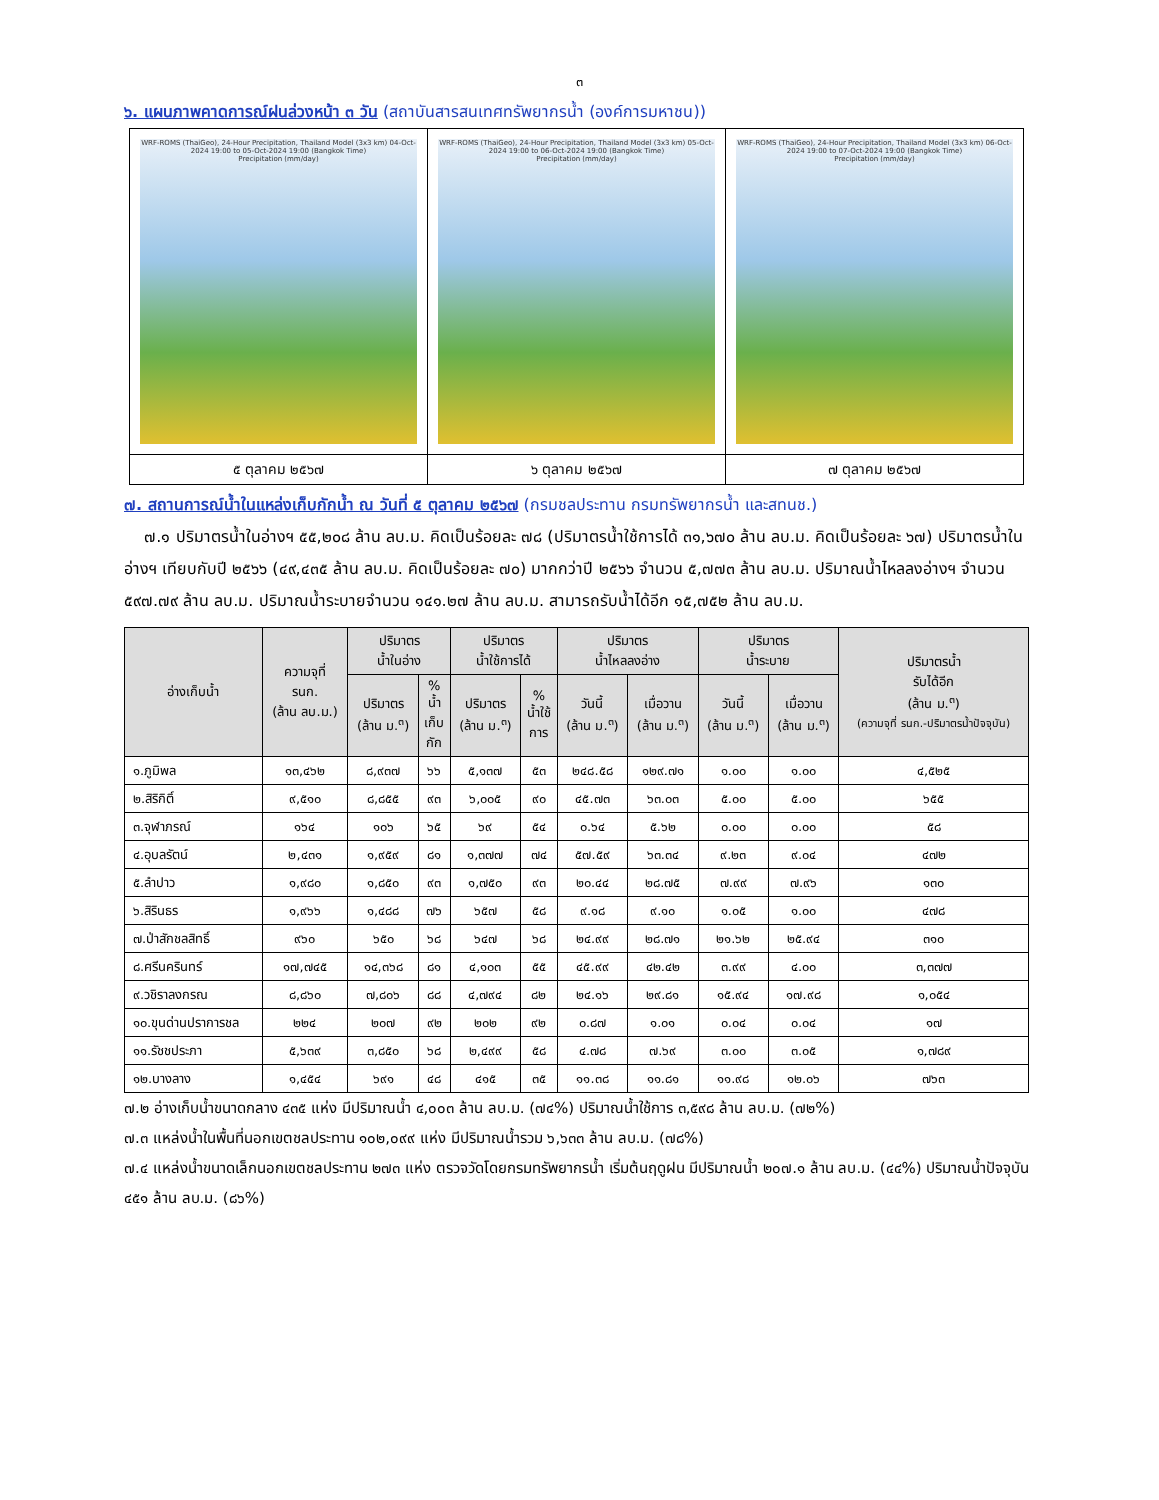๓
๖. แผนภาพคาดการณ์ฝนล่วงหน้า ๓ วัน (สถาบันสารสนเทศทรัพยากรน้ำ (องค์การมหาชน))
| WRF-ROMS (ThaiGeo), 24-Hour Precipitation, Thailand Model (3x3 km) 04-Oct-2024 19:00 to 05-Oct-2024 19:00 (Bangkok Time) Precipitation (mm/day) | WRF-ROMS (ThaiGeo), 24-Hour Precipitation, Thailand Model (3x3 km) 05-Oct-2024 19:00 to 06-Oct-2024 19:00 (Bangkok Time) Precipitation (mm/day) | WRF-ROMS (ThaiGeo), 24-Hour Precipitation, Thailand Model (3x3 km) 06-Oct-2024 19:00 to 07-Oct-2024 19:00 (Bangkok Time) Precipitation (mm/day) |
| ๕ ตุลาคม ๒๕๖๗ | ๖ ตุลาคม ๒๕๖๗ | ๗ ตุลาคม ๒๕๖๗ |
๗. สถานการณ์น้ำในแหล่งเก็บกักน้ำ ณ วันที่ ๕ ตุลาคม ๒๕๖๗ (กรมชลประทาน กรมทรัพยากรน้ำ และสทนช.)
๗.๑ ปริมาตรน้ำในอ่างฯ ๕๕,๒๐๘ ล้าน ลบ.ม. คิดเป็นร้อยละ ๗๘ (ปริมาตรน้ำใช้การได้ ๓๑,๖๗๐ ล้าน ลบ.ม. คิดเป็นร้อยละ ๖๗) ปริมาตรน้ำในอ่างฯ เทียบกับปี ๒๕๖๖ (๔๙,๔๓๕ ล้าน ลบ.ม. คิดเป็นร้อยละ ๗๐) มากกว่าปี ๒๕๖๖ จำนวน ๕,๗๗๓ ล้าน ลบ.ม. ปริมาณน้ำไหลลงอ่างฯ จำนวน ๕๙๗.๗๙ ล้าน ลบ.ม. ปริมาณน้ำระบายจำนวน ๑๔๑.๒๗ ล้าน ลบ.ม. สามารถรับน้ำได้อีก ๑๕,๗๕๒ ล้าน ลบ.ม.
| อ่างเก็บน้ำ | ความจุที่ รนก. (ล้าน ลบ.ม.) | ปริมาตร น้ำในอ่าง | | ปริมาตร น้ำใช้การได้ | | ปริมาตร น้ำไหลลงอ่าง | | ปริมาตร น้ำระบาย | | ปริมาตรน้ำ รับได้อีก (ล้าน ม.<sup>๓</sup>) (ความจุที่ รนก.-ปริมาตรน้ำปัจจุบัน) |
| --- | --- | --- | --- | --- | --- | --- | --- | --- | --- | --- |
| | | ปริมาตร (ล้าน ม.<sup>๓</sup>) | % น้ำ เก็บ กัก | ปริมาตร (ล้าน ม.<sup>๓</sup>) | % น้ำใช้ การ | วันนี้ (ล้าน ม.<sup>๓</sup>) | เมื่อวาน (ล้าน ม.<sup>๓</sup>) | วันนี้ (ล้าน ม.<sup>๓</sup>) | เมื่อวาน (ล้าน ม.<sup>๓</sup>) | |
| ๑.ภูมิพล | ๑๓,๔๖๒ | ๘,๙๓๗ | ๖๖ | ๕,๑๓๗ | ๕๓ | ๒๔๘.๕๘ | ๑๒๙.๗๑ | ๑.๐๐ | ๑.๐๐ | ๔,๕๒๕ |
| ๒.สิริกิติ์ | ๙,๕๑๐ | ๘,๘๕๕ | ๙๓ | ๖,๐๐๕ | ๙๐ | ๔๕.๗๓ | ๖๓.๐๓ | ๕.๐๐ | ๕.๐๐ | ๖๕๕ |
| ๓.จุฬาภรณ์ | ๑๖๔ | ๑๐๖ | ๖๕ | ๖๙ | ๕๔ | ๐.๖๔ | ๕.๖๒ | ๐.๐๐ | ๐.๐๐ | ๕๘ |
| ๔.อุบลรัตน์ | ๒,๔๓๑ | ๑,๙๕๙ | ๘๑ | ๑,๓๗๗ | ๗๔ | ๕๗.๕๙ | ๖๓.๓๔ | ๙.๒๓ | ๙.๐๔ | ๔๗๒ |
| ๕.ลำปาว | ๑,๙๘๐ | ๑,๘๕๐ | ๙๓ | ๑,๗๕๐ | ๙๓ | ๒๐.๔๔ | ๒๘.๗๕ | ๗.๙๙ | ๗.๙๖ | ๑๓๐ |
| ๖.สิรินธร | ๑,๙๖๖ | ๑,๔๘๘ | ๗๖ | ๖๕๗ | ๕๘ | ๙.๑๘ | ๙.๑๐ | ๑.๐๕ | ๑.๐๐ | ๔๗๘ |
| ๗.ป่าสักชลสิทธิ์ | ๙๖๐ | ๖๕๐ | ๖๘ | ๖๔๗ | ๖๘ | ๒๔.๙๙ | ๒๘.๗๑ | ๒๑.๖๒ | ๒๕.๙๔ | ๓๑๐ |
| ๘.ศรีนครินทร์ | ๑๗,๗๔๕ | ๑๔,๓๖๘ | ๘๑ | ๔,๑๐๓ | ๕๕ | ๔๕.๙๙ | ๔๒.๔๒ | ๓.๙๙ | ๔.๐๐ | ๓,๓๗๗ |
| ๙.วชิราลงกรณ | ๘,๘๖๐ | ๗,๘๐๖ | ๘๘ | ๔,๗๙๔ | ๘๒ | ๒๔.๑๖ | ๒๙.๘๑ | ๑๕.๙๔ | ๑๗.๙๘ | ๑,๐๕๔ |
| ๑๐.ขุนด่านปราการชล | ๒๒๔ | ๒๐๗ | ๙๒ | ๒๐๒ | ๙๒ | ๐.๘๗ | ๑.๐๑ | ๐.๐๔ | ๐.๐๔ | ๑๗ |
| ๑๑.รัชชประภา | ๕,๖๓๙ | ๓,๘๕๐ | ๖๘ | ๒,๔๙๙ | ๕๘ | ๔.๗๘ | ๗.๖๙ | ๓.๐๐ | ๓.๐๕ | ๑,๗๘๙ |
| ๑๒.บางลาง | ๑,๔๕๔ | ๖๙๑ | ๔๘ | ๔๑๕ | ๓๕ | ๑๑.๓๘ | ๑๑.๘๑ | ๑๑.๙๘ | ๑๒.๐๖ | ๗๖๓ |
๗.๒ อ่างเก็บน้ำขนาดกลาง ๔๓๕ แห่ง มีปริมาณน้ำ ๔,๐๐๓ ล้าน ลบ.ม. (๗๔%) ปริมาณน้ำใช้การ ๓,๕๙๘ ล้าน ลบ.ม. (๗๒%)
๗.๓ แหล่งน้ำในพื้นที่นอกเขตชลประทาน ๑๐๒,๐๙๙ แห่ง มีปริมาณน้ำรวม ๖,๖๓๓ ล้าน ลบ.ม. (๗๘%)
๗.๔ แหล่งน้ำขนาดเล็กนอกเขตชลประทาน ๒๗๓ แห่ง ตรวจวัดโดยกรมทรัพยากรน้ำ เริ่มต้นฤดูฝน มีปริมาณน้ำ ๒๐๗.๑ ล้าน ลบ.ม. (๔๔%) ปริมาณน้ำปัจจุบัน ๔๕๑ ล้าน ลบ.ม. (๘๖%)